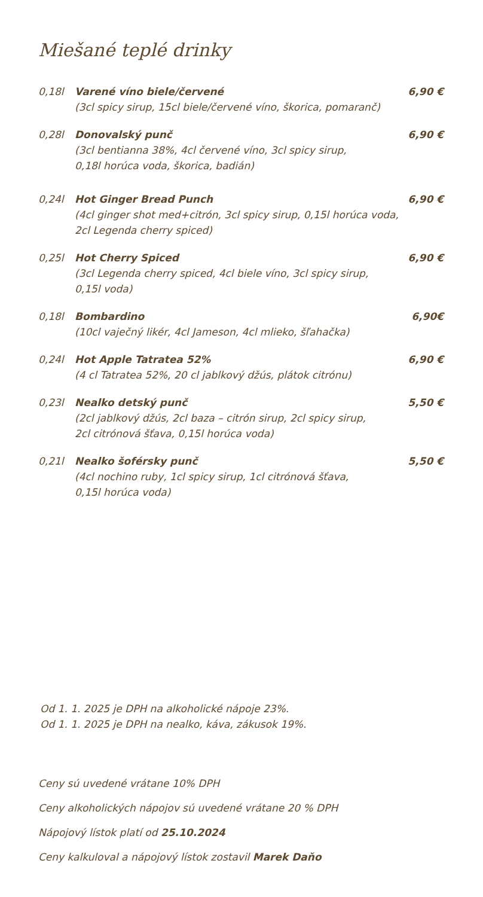Miešané teplé drinky
0,18l Varené víno biele/červené
(3cl spicy sirup, 15cl biele/červené víno, škorica, pomaranč)
6,90 €
0,28l Donovalský punč
(3cl bentianna 38%, 4cl červené víno, 3cl spicy sirup,
0,18l horúca voda, škorica, badián)
6,90 €
0,24l Hot Ginger Bread Punch
(4cl ginger shot med+citrón, 3cl spicy sirup, 0,15l horúca voda,
2cl Legenda cherry spiced)
6,90 €
0,25l Hot Cherry Spiced
(3cl Legenda cherry spiced, 4cl biele víno, 3cl spicy sirup,
0,15l voda)
6,90 €
0,18l Bombardino
(10cl vaječný likér, 4cl Jameson, 4cl mlieko, šľahačka)
6,90€
0,24l Hot Apple Tatratea 52%
(4 cl Tatratea 52%, 20 cl jablkový džús, plátok citrónu)
6,90 €
0,23l Nealko detský punč
(2cl jablkový džús, 2cl baza – citrón sirup, 2cl spicy sirup,
2cl citrónová šťava, 0,15l horúca voda)
5,50 €
0,21l Nealko šoférsky punč
(4cl nochino ruby, 1cl spicy sirup, 1cl citrónová šťava,
0,15l horúca voda)
5,50 €
Od 1. 1. 2025 je DPH na alkoholické nápoje 23%.
Od 1. 1. 2025 je DPH na nealko, káva, zákusok 19%.
Ceny sú uvedené vrátane 10% DPH
Ceny alkoholických nápojov sú uvedené vrátane 20 % DPH
Nápojový lístok platí od 25.10.2024
Ceny kalkuloval a nápojový lístok zostavil Marek Daňo